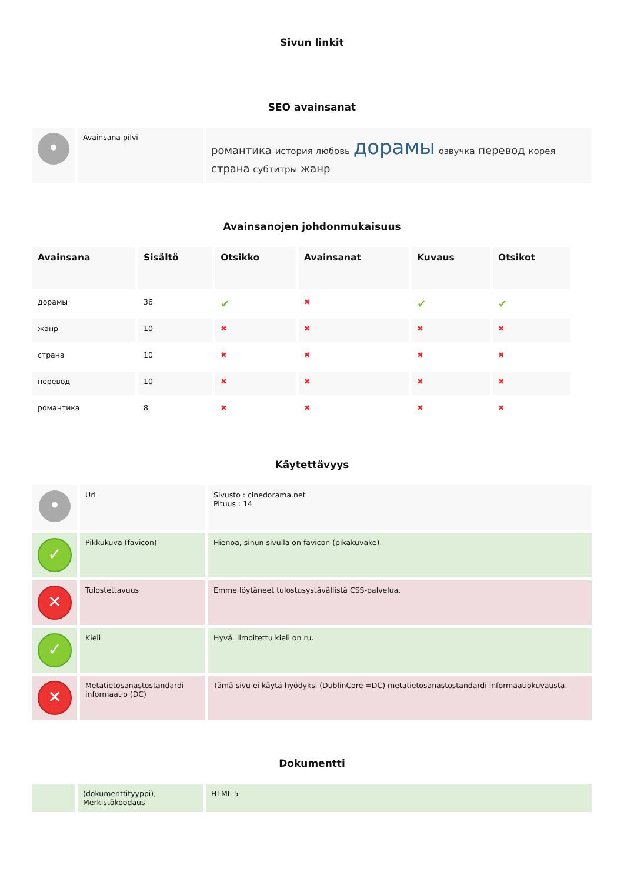Sivun linkit
SEO avainsanat
| • | Avainsana pilvi | романтика история любовь дорамы озвучка перевод корея страна субтитры жанр |
Avainsanojen johdonmukaisuus
| Avainsana | Sisältö | Otsikko | Avainsanat | Kuvaus | Otsikot |
| --- | --- | --- | --- | --- | --- |
| дорамы | 36 | ✔ | ✖ | ✔ | ✔ |
| жанр | 10 | ✖ | ✖ | ✖ | ✖ |
| страна | 10 | ✖ | ✖ | ✖ | ✖ |
| перевод | 10 | ✖ | ✖ | ✖ | ✖ |
| романтика | 8 | ✖ | ✖ | ✖ | ✖ |
Käytettävyys
| • | Url | Sivusto : cinedorama.net Pituus : 14 |
| ✓ | Pikkukuva (favicon) | Hienoa, sinun sivulla on favicon (pikakuvake). |
| ✕ | Tulostettavuus | Emme löytäneet tulostusystävällistä CSS-palvelua. |
| ✓ | Kieli | Hyvä. Ilmoitettu kieli on ru. |
| ✕ | Metatietosanastostandardi informaatio (DC) | Tämä sivu ei käytä hyödyksi (DublinCore =DC) metatietosanastostandardi informaatiokuvausta. |
Dokumentti
| | (dokumenttityyppi); Merkistökoodaus | HTML 5 |